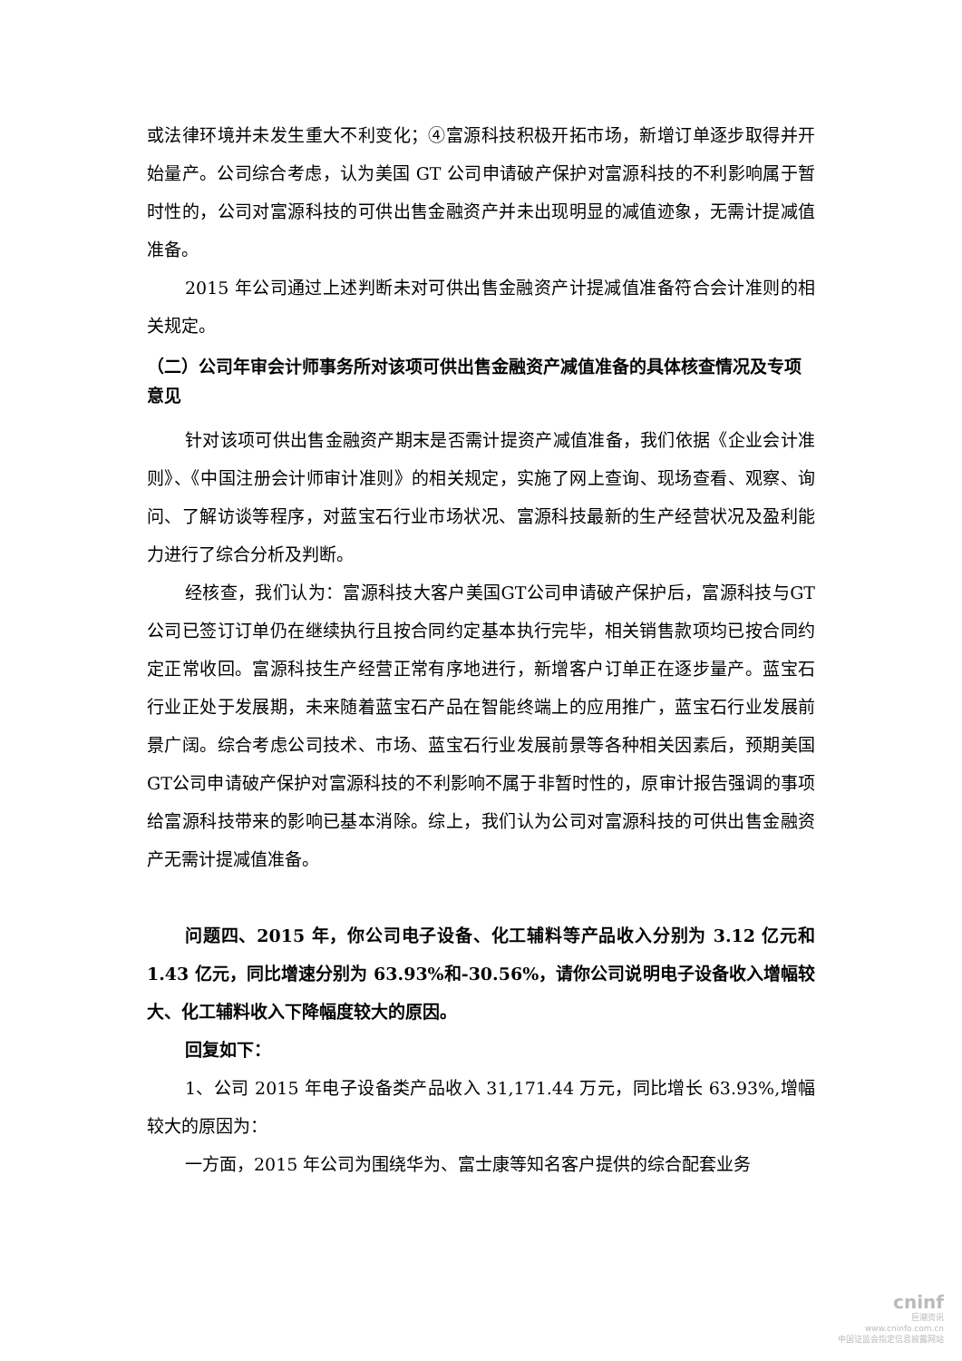或法律环境并未发生重大不利变化；④富源科技积极开拓市场，新增订单逐步取得并开始量产。公司综合考虑，认为美国 GT 公司申请破产保护对富源科技的不利影响属于暂时性的，公司对富源科技的可供出售金融资产并未出现明显的减值迹象，无需计提减值准备。
2015 年公司通过上述判断未对可供出售金融资产计提减值准备符合会计准则的相关规定。
（二）公司年审会计师事务所对该项可供出售金融资产减值准备的具体核查情况及专项意见
针对该项可供出售金融资产期末是否需计提资产减值准备，我们依据《企业会计准则》、《中国注册会计师审计准则》的相关规定，实施了网上查询、现场查看、观察、询问、了解访谈等程序，对蓝宝石行业市场状况、富源科技最新的生产经营状况及盈利能力进行了综合分析及判断。
经核查，我们认为：富源科技大客户美国GT公司申请破产保护后，富源科技与GT公司已签订订单仍在继续执行且按合同约定基本执行完毕，相关销售款项均已按合同约定正常收回。富源科技生产经营正常有序地进行，新增客户订单正在逐步量产。蓝宝石行业正处于发展期，未来随着蓝宝石产品在智能终端上的应用推广，蓝宝石行业发展前景广阔。综合考虑公司技术、市场、蓝宝石行业发展前景等各种相关因素后，预期美国GT公司申请破产保护对富源科技的不利影响不属于非暂时性的，原审计报告强调的事项给富源科技带来的影响已基本消除。综上，我们认为公司对富源科技的可供出售金融资产无需计提减值准备。
问题四、2015 年，你公司电子设备、化工辅料等产品收入分别为 3.12 亿元和 1.43 亿元，同比增速分别为 63.93%和-30.56%，请你公司说明电子设备收入增幅较大、化工辅料收入下降幅度较大的原因。
回复如下：
1、公司 2015 年电子设备类产品收入 31,171.44 万元，同比增长 63.93%,增幅较大的原因为：
一方面，2015 年公司为围绕华为、富士康等知名客户提供的综合配套业务
cninf
巨潮资讯
www.cninfo.com.cn
中国证监会指定信息披露网站